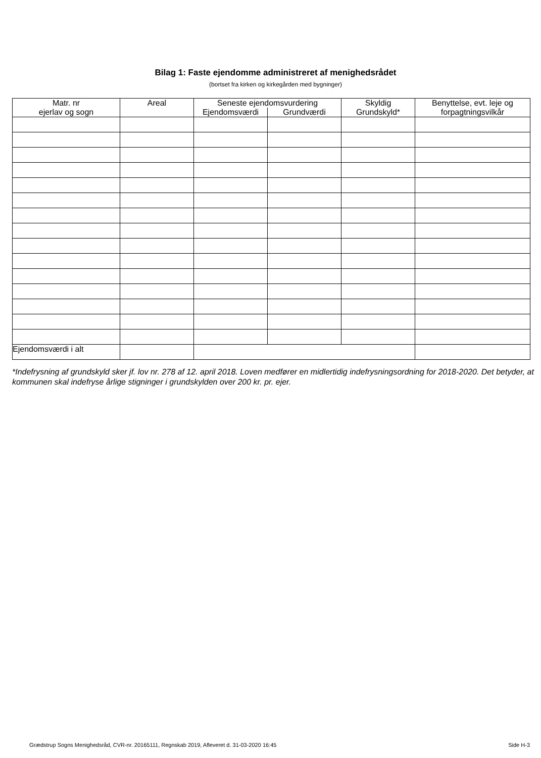Bilag 1: Faste ejendomme administreret af menighedsrådet
(bortset fra kirken og kirkegården med bygninger)
| Matr. nr ejerlav og sogn | Areal | Seneste ejendomsvurdering | | Skyldig Grundskyld* | Benyttelse, evt. leje og forpagtningsvilkår |
| --- | --- | --- | --- | --- | --- |
| | | Ejendomsværdi | Grundværdi | | |
| Ejendomsværdi i alt | | | | | |
*Indefrysning af grundskyld sker jf. lov nr. 278 af 12. april 2018. Loven medfører en midlertidig indefrysningsordning for 2018-2020. Det betyder, at kommunen skal indefryse årlige stigninger i grundskylden over 200 kr. pr. ejer.
Grædstrup Sogns Menighedsråd, CVR-nr. 20165111, Regnskab 2019, Afleveret d. 31-03-2020 16:45 Side H-3